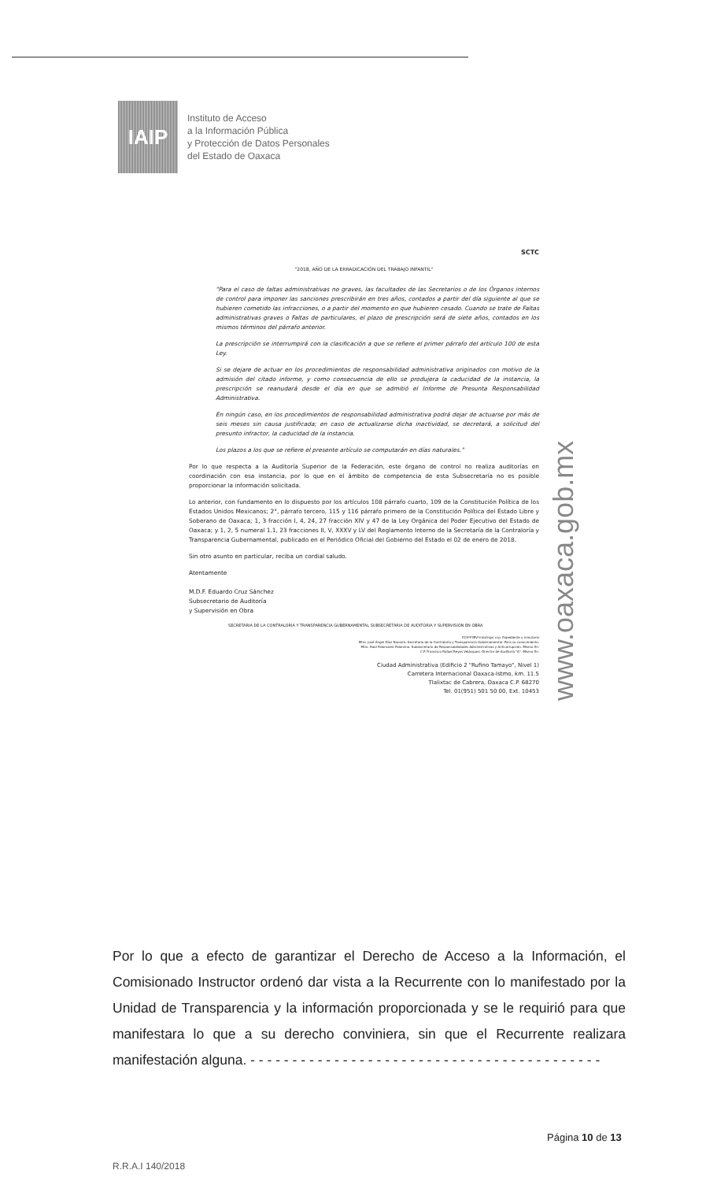IAIP
Instituto de Acceso
a la Información Pública
y Protección de Datos Personales
del Estado de Oaxaca
SCTC
"2018, AÑO DE LA ERRADICACIÓN DEL TRABAJO INFANTIL"
"Para el caso de faltas administrativas no graves, las facultades de las Secretarios o de los Órganos internos de control para imponer las sanciones prescribirán en tres años, contados a partir del día siguiente al que se hubieren cometido las infracciones, o a partir del momento en que hubieren cesado. Cuando se trate de Faltas administrativas graves o Faltas de particulares, el plazo de prescripción será de siete años, contados en los mismos términos del párrafo anterior.
La prescripción se interrumpirá con la clasificación a que se refiere el primer párrafo del artículo 100 de esta Ley.
Si se dejare de actuar en los procedimientos de responsabilidad administrativa originados con motivo de la admisión del citado informe, y como consecuencia de ello se produjera la caducidad de la instancia, la prescripción se reanudará desde el día en que se admitió el Informe de Presunta Responsabilidad Administrativa.
En ningún caso, en los procedimientos de responsabilidad administrativa podrá dejar de actuarse por más de seis meses sin causa justificada; en caso de actualizarse dicha inactividad, se decretará, a solicitud del presunto infractor, la caducidad de la instancia.
Los plazos a los que se refiere el presente artículo se computarán en días naturales."
Por lo que respecta a la Auditoría Superior de la Federación, este órgano de control no realiza auditorías en coordinación con esa instancia, por lo que en el ámbito de competencia de esta Subsecretaría no es posible proporcionar la información solicitada.
Lo anterior, con fundamento en lo dispuesto por los artículos 108 párrafo cuarto, 109 de la Constitución Política de los Estados Unidos Mexicanos; 2°, párrafo tercero, 115 y 116 párrafo primero de la Constitución Política del Estado Libre y Soberano de Oaxaca; 1, 3 fracción I, 4, 24, 27 fracción XIV y 47 de la Ley Orgánica del Poder Ejecutivo del Estado de Oaxaca; y 1, 2, 5 numeral 1.1, 23 fracciones II, V, XXXV y LV del Reglamento Interno de la Secretaría de la Contraloría y Transparencia Gubernamental, publicado en el Periódico Oficial del Gobierno del Estado el 02 de enero de 2018.
Sin otro asunto en particular, reciba un cordial saludo.
Atentamente
M.D.F. Eduardo Cruz Sánchez
Subsecretario de Auditoría
y Supervisión en Obra
SECRETARIA DE LA CONTRALORÍA Y TRANSPARENCIA GUBERNAMENTAL SUBSECRETARIA DE AUDITORIA Y SUPERVISION EN OBRA
ECS*FIIRV*mbz/ngs/ ccp. Expediente y minutario
Mtro. José Ángel Díaz Navarro.-Secretario de la Contraloría y Transparencia Gubernamental.-Para su conocimiento.
Mtro. Raúl Palomares Palomino.-Subsecretario de Responsabilidades Administrativas y Anticorrupción.-Mismo fin.
C.P. Francisco Rafael Reyes Velásquez.-Director de Auditoría "A".-Mismo fin.
Ciudad Administrativa (Edificio 2 "Rufino Tamayo", Nivel 1)
Carretera Internacional Oaxaca-Istmo, km. 11.5
Tlalixtac de Cabrera, Oaxaca C.P. 68270
Tel. 01(951) 501 50 00, Ext. 10453
www.oaxaca.gob.mx
Por lo que a efecto de garantizar el Derecho de Acceso a la Información, el Comisionado Instructor ordenó dar vista a la Recurrente con lo manifestado por la Unidad de Transparencia y la información proporcionada y se le requirió para que manifestara lo que a su derecho conviniera, sin que el Recurrente realizara manifestación alguna. - - - - - - - - - - - - - - - - - - - - - - - - - - - - - - - - - - - - - - - - - -
Página 10 de 13
R.R.A.I 140/2018